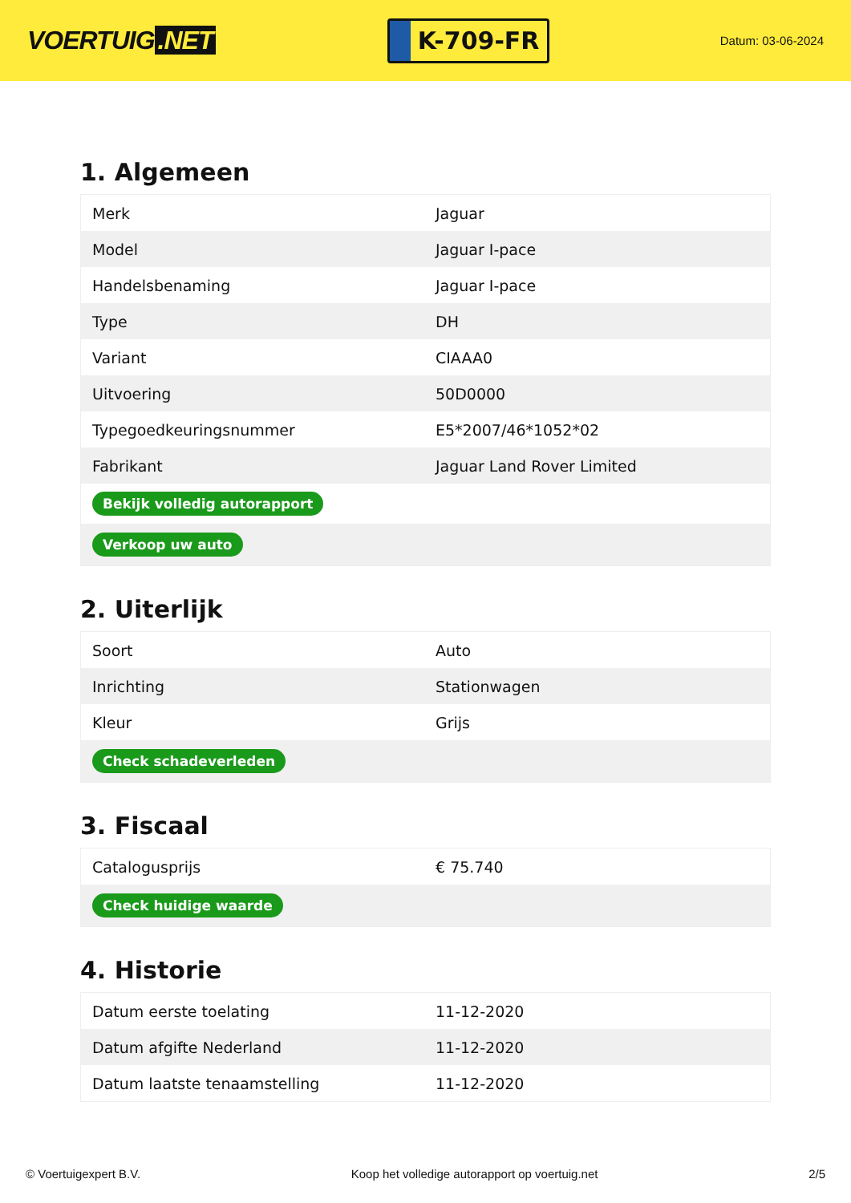VOERTUIG.NET
K-709-FR
Datum: 03-06-2024
1. Algemeen
| Merk | Jaguar |
| Model | Jaguar I-pace |
| Handelsbenaming | Jaguar I-pace |
| Type | DH |
| Variant | CIAAA0 |
| Uitvoering | 50D0000 |
| Typegoedkeuringsnummer | E5*2007/46*1052*02 |
| Fabrikant | Jaguar Land Rover Limited |
| Bekijk volledig autorapport | |
| Verkoop uw auto | |
2. Uiterlijk
| Soort | Auto |
| Inrichting | Stationwagen |
| Kleur | Grijs |
| Check schadeverleden | |
3. Fiscaal
| Catalogusprijs | € 75.740 |
| Check huidige waarde | |
4. Historie
| Datum eerste toelating | 11-12-2020 |
| Datum afgifte Nederland | 11-12-2020 |
| Datum laatste tenaamstelling | 11-12-2020 |
© Voertuigexpert B.V. Koop het volledige autorapport op voertuig.net 2/5